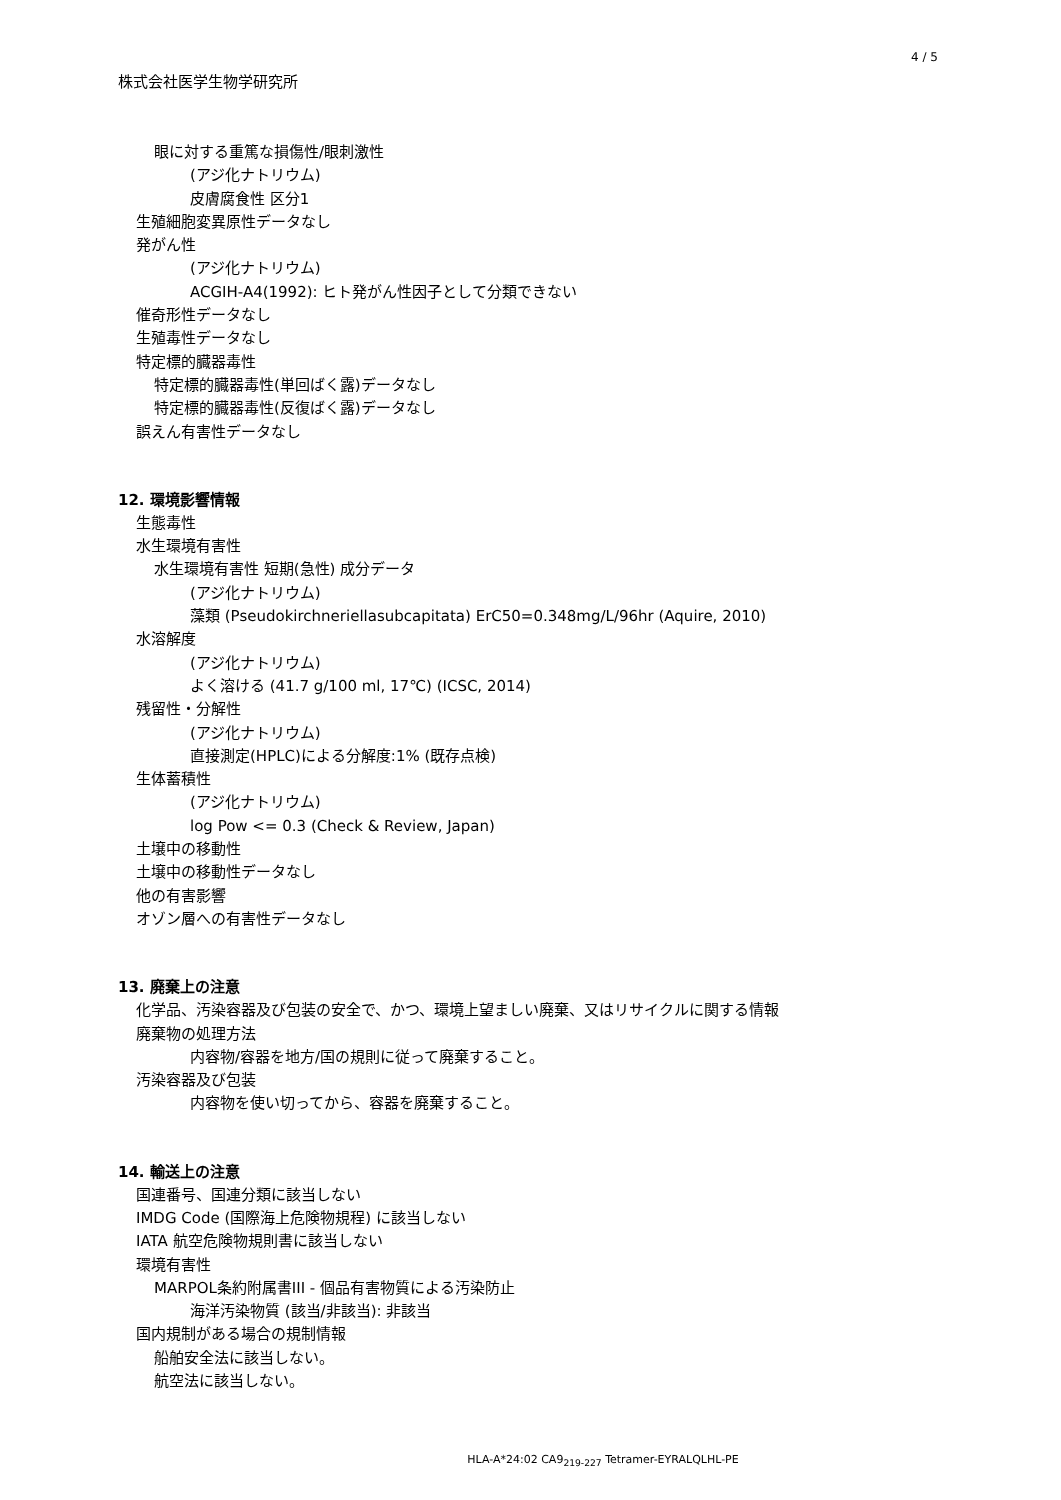4 / 5
株式会社医学生物学研究所
眼に対する重篤な損傷性/眼刺激性
(アジ化ナトリウム)
皮膚腐食性 区分1
生殖細胞変異原性データなし
発がん性
(アジ化ナトリウム)
ACGIH-A4(1992): ヒト発がん性因子として分類できない
催奇形性データなし
生殖毒性データなし
特定標的臓器毒性
特定標的臓器毒性(単回ばく露)データなし
特定標的臓器毒性(反復ばく露)データなし
誤えん有害性データなし
12. 環境影響情報
生態毒性
水生環境有害性
水生環境有害性 短期(急性) 成分データ
(アジ化ナトリウム)
藻類 (Pseudokirchneriellasubcapitata) ErC50=0.348mg/L/96hr (Aquire, 2010)
水溶解度
(アジ化ナトリウム)
よく溶ける (41.7 g/100 ml, 17℃) (ICSC, 2014)
残留性・分解性
(アジ化ナトリウム)
直接測定(HPLC)による分解度:1% (既存点検)
生体蓄積性
(アジ化ナトリウム)
log Pow <= 0.3 (Check & Review, Japan)
土壌中の移動性
土壌中の移動性データなし
他の有害影響
オゾン層への有害性データなし
13. 廃棄上の注意
化学品、汚染容器及び包装の安全で、かつ、環境上望ましい廃棄、又はリサイクルに関する情報
廃棄物の処理方法
内容物/容器を地方/国の規則に従って廃棄すること。
汚染容器及び包装
内容物を使い切ってから、容器を廃棄すること。
14. 輸送上の注意
国連番号、国連分類に該当しない
IMDG Code (国際海上危険物規程) に該当しない
IATA 航空危険物規則書に該当しない
環境有害性
MARPOL条約附属書III - 個品有害物質による汚染防止
海洋汚染物質 (該当/非該当): 非該当
国内規制がある場合の規制情報
船舶安全法に該当しない。
航空法に該当しない。
HLA-A*24:02 CA9<sub>219-227</sub> Tetramer-EYRALQLHL-PE